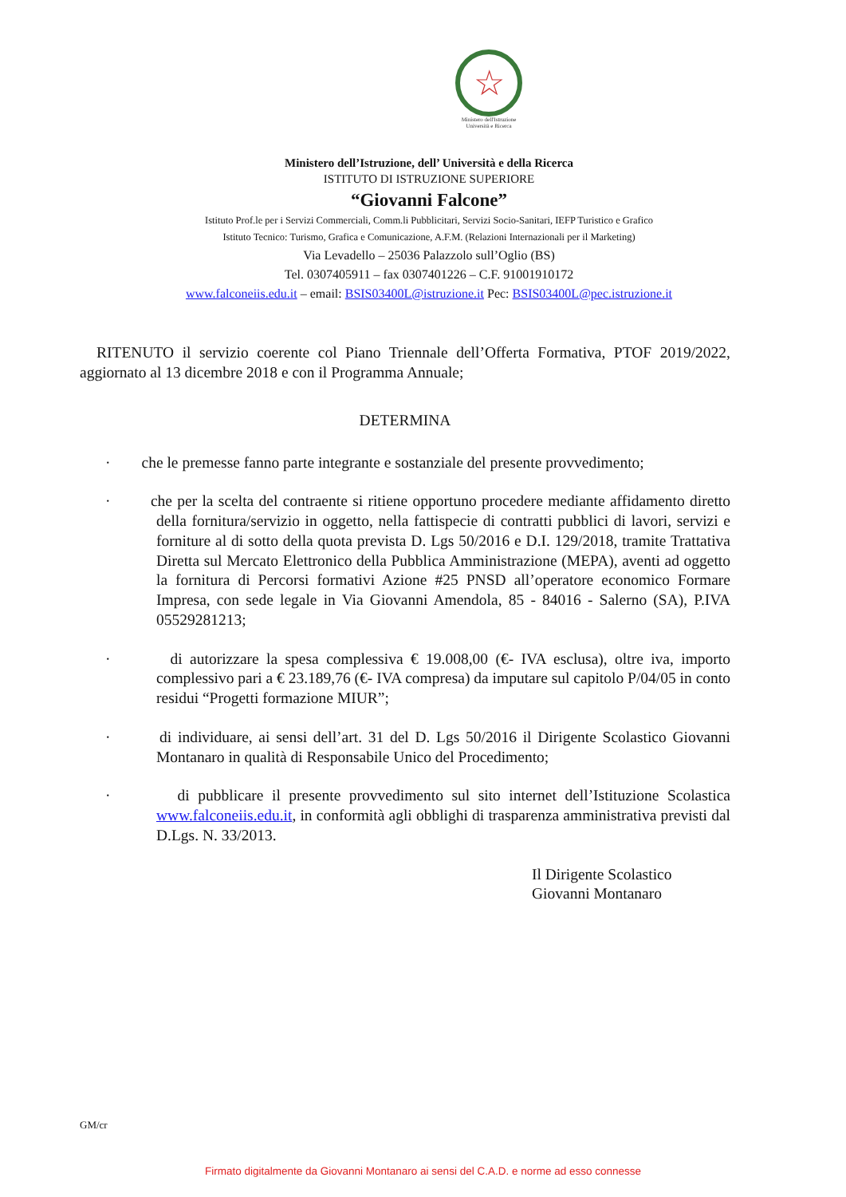☆
Ministero dell'Istruzione
Università e Ricerca
Ministero dell’Istruzione, dell’ Università e della Ricerca
ISTITUTO DI ISTRUZIONE SUPERIORE
“Giovanni Falcone”
Istituto Prof.le per i Servizi Commerciali, Comm.li Pubblicitari, Servizi Socio-Sanitari, IEFP Turistico e Grafico
Istituto Tecnico: Turismo, Grafica e Comunicazione, A.F.M. (Relazioni Internazionali per il Marketing)
Via Levadello – 25036 Palazzolo sull’Oglio (BS)
Tel. 0307405911 – fax 0307401226 – C.F. 91001910172
www.falconeiis.edu.it – email: BSIS03400L@istruzione.it Pec: BSIS03400L@pec.istruzione.it
RITENUTO il servizio coerente col Piano Triennale dell’Offerta Formativa, PTOF 2019/2022, aggiornato al 13 dicembre 2018 e con il Programma Annuale;
DETERMINA
· che le premesse fanno parte integrante e sostanziale del presente provvedimento;
· che per la scelta del contraente si ritiene opportuno procedere mediante affidamento diretto della fornitura/servizio in oggetto, nella fattispecie di contratti pubblici di lavori, servizi e forniture al di sotto della quota prevista D. Lgs 50/2016 e D.I. 129/2018, tramite Trattativa Diretta sul Mercato Elettronico della Pubblica Amministrazione (MEPA), aventi ad oggetto la fornitura di Percorsi formativi Azione #25 PNSD all’operatore economico Formare Impresa, con sede legale in Via Giovanni Amendola, 85 - 84016 - Salerno (SA), P.IVA 05529281213;
· di autorizzare la spesa complessiva € 19.008,00 (€- IVA esclusa), oltre iva, importo complessivo pari a € 23.189,76 (€- IVA compresa) da imputare sul capitolo P/04/05 in conto residui “Progetti formazione MIUR”;
· di individuare, ai sensi dell’art. 31 del D. Lgs 50/2016 il Dirigente Scolastico Giovanni Montanaro in qualità di Responsabile Unico del Procedimento;
· di pubblicare il presente provvedimento sul sito internet dell’Istituzione Scolastica www.falconeiis.edu.it, in conformità agli obblighi di trasparenza amministrativa previsti dal D.Lgs. N. 33/2013.
Il Dirigente Scolastico
Giovanni Montanaro
GM/cr
Firmato digitalmente da Giovanni Montanaro ai sensi del C.A.D. e norme ad esso connesse